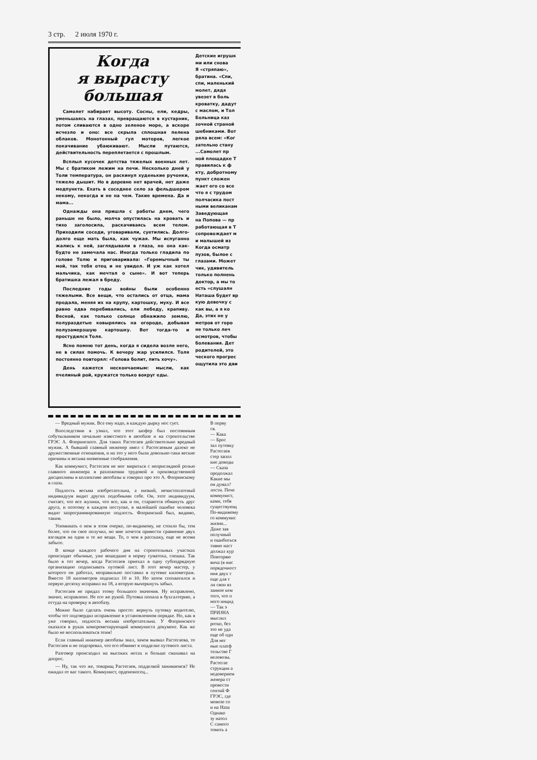3 стр. 2 июля 1970 г.
Когда
я вырасту
большая
Самолет набирает высоту. Сосны, ели, кедры, уменьшаясь на глазах, превращаются в кустарник, потом сливаются в одно зеленое море, а вскоре исчезло и оно: все скрыла сплошная пелена облаков. Монотонный гул моторов, легкое покачивание убаюкивают. Мысли путаются, действительность переплетается с прошлым.
Всплыл кусочек детства тяжелых военных лет. Мы с братиком лежим на печи. Несколько дней у Толи температура, он раскинул худенькие ручонки, тяжело дышит. Но в деревне нет врачей, нет даже медпункта. Ехать в соседнее село за фельдшером некому, некогда и не на чем. Такие времена. Да и мама...
Однажды она пришла с работы днем, чего раньше не было, молча опустилась на кровать и тихо заголосила, раскачиваясь всем телом. Приходили соседи, уговаривали, суетились. Долго-долго еще мать была, как чужая. Мы испуганно жались к ней, заглядывали в глаза, но она как-будто не замечала нас. Иногда только гладила по голове Толю и приговаривала: «Горемычный ты мой, так тебя отец и не увидел. И уж как хотел мальчика, как мечтал о сыне». И вот теперь братишка лежал в бреду.
Последние годы войны были особенно тяжелыми. Все вещи, что остались от отца, мама продала, меняя их на крупу, картошку, муку. И все равно едва перебивались, ели лебеду, крапиву. Весной, как только солнце обнажило землю, полураздетые ковырялись на огороде, добывая полузамерзшую картошку. Вот тогда-то и простудился Толя.
Ясно помню тот день, когда я сидела возле него, не в силах помочь. К вечеру жар усилился. Толя постоянно повторял: «Голова болит, пить хочу».
День кажется нескончаемым: мысли, как пчелиный рой, кружатся только вокруг еды.
Детские игрушк
ми или снова
Я «стряпаю»,
братина. «Спи,
спи, маленький
молет, дядя
увезет в боль
кроватку, дадут
с маслом, и Тол
Больница каз
зочной страной
шебниками. Вот
ряла всем: «Ког
зательно стану
...Самолет пр
ной площадке Т
правилась к ф
кту, добротному
пункт сложен
жает его со все
что я с трудом
полчасика пост
ными великанам
Заведующая
на Попова — пр
работающая в Т
сопровождает м
и малышей из
Когда осматр
пузов, былое с
глазами. Может
чик, удивитель
только полнень
доктор, а мы то
есть «слушалн
Наташа будет вр
кую девочку с
как вы, а я ко
Да, этих не у
метров от горо
не только леч
осмотров, чтобы
болевания. Дет
родителей, это
ческого прогрес
ощутила это дви
— Вредный мужик. Все ему надо, в каждую дырку нос сует.
Впоследствии я узнал, что этот шофер был постоянным собутыльником печально известного в автобазе и на строительстве ГРЭС А. Флоринского. Для таких Растегаев действительно вредный мужик. А бывший главный инженер имел с Растегаевым далеко не дружественные отношения, и на это у него были довольно-таки веские причины и весьма низменные соображения.
Как коммунист, Растегаев не мог мириться с неприглядной ролью главного инженера в разложении трудовой и производственной дисциплины в коллективе автобазы и говорил про это А. Флоринскому в глаза.
Подлость весьма изобретательна, а низкий, нечистоплотный индивидуум видит других подобными себе. Он, этот индивидуум, считает, что все жулики, что все, как и он, стараются обмануть друг друга, и поэтому в каждом поступке, в малейшей ошибке человека видит запрограммированную подлость. Флоринский был, видимо, таким.
Упоминать о нем в этом очерке, по-видимому, не стоило бы, тем более, что он свое получил, но мне хочется привести сравнение двух взглядов на одни и те же вещи. То, о чем я расскажу, еще не всеми забыто.
В конце каждого рабочего дня на строительных участках происходят обычные, уже вошедшие в норму суматоха, спешка. Так было в тот вечер, когда Растегаев приехал в одну субподрядную организацию подписывать путевой лист. В этот вечер мастер, у которого он работал, неправильно поставил в путевке километраж. Вместо 18 километров подписал 10 и 10. Но затем спохватился и первую десятку исправил на 18, а вторую вычеркнуть забыл.
Растегаев не придал этому большого значения. Ну исправлено, значит, исправлено. Не его же рукой. Путевка попала в бухгалтерию, а оттуда на проверку в автобазу.
Можно было сделать очень просто: вернуть путевку водителю, чтобы тот подтвердил исправление в установленном порядке. Но, как я уже говорил, подлость весьма изобретательна. У Флоринского оказался в руках компрометирующий коммуниста документ. Как же было не воспользоваться этим!
Если главный инженер автобазы знал, зачем вызвал Растегаева, то Растегаев и не подозревал, что его обвинят в подделке путевого листа.
Разговор происходил на высоких нотах и больше смахивал на допрос.
— Ну, так что же, товарищ Растегаев, подделкой занимаемся? Не ожидал от вас такого. Коммунист, орденоносец...
В перву
ся.
— Кака
— Брос
зал путевку
Растегаев
стер запол
кие доводы
— Сказа
продолжал
Какие мы
он думал?
лости. Поче
коммунист,
ками, тебя
существующ
По-видимому
го коммунис
жизни...
Даже зая
получный
и ошибиться
тивно наст
должал кур
Повторяю
вича (я нис
порядочност
ния двух т
еще для т
ли свои вз
занное кем
того, что п
ного инцид
— Так э
ПРИЗНА
мыслил
ротко, без
это не уда
еще об одн
Для нег
ные платф
тельстве Г
нелевозы.
Растегае
струкции а
недоверием
женера ст
провести
сентий Ф
ГРЭС, где
мовозе со
и на Наза
Однако
зу натол
С самого
товить а